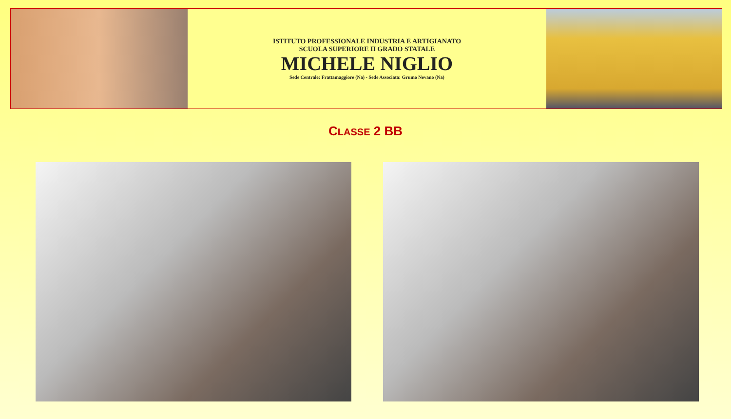ISTITUTO PROFESSIONALE INDUSTRIA E ARTIGIANATO
SCUOLA SUPERIORE II GRADO STATALE
MICHELE NIGLIO
Sede Centrale: Frattamaggiore (Na) - Sede Associata: Grumo Nevano (Na)
CLASSE 2 BB